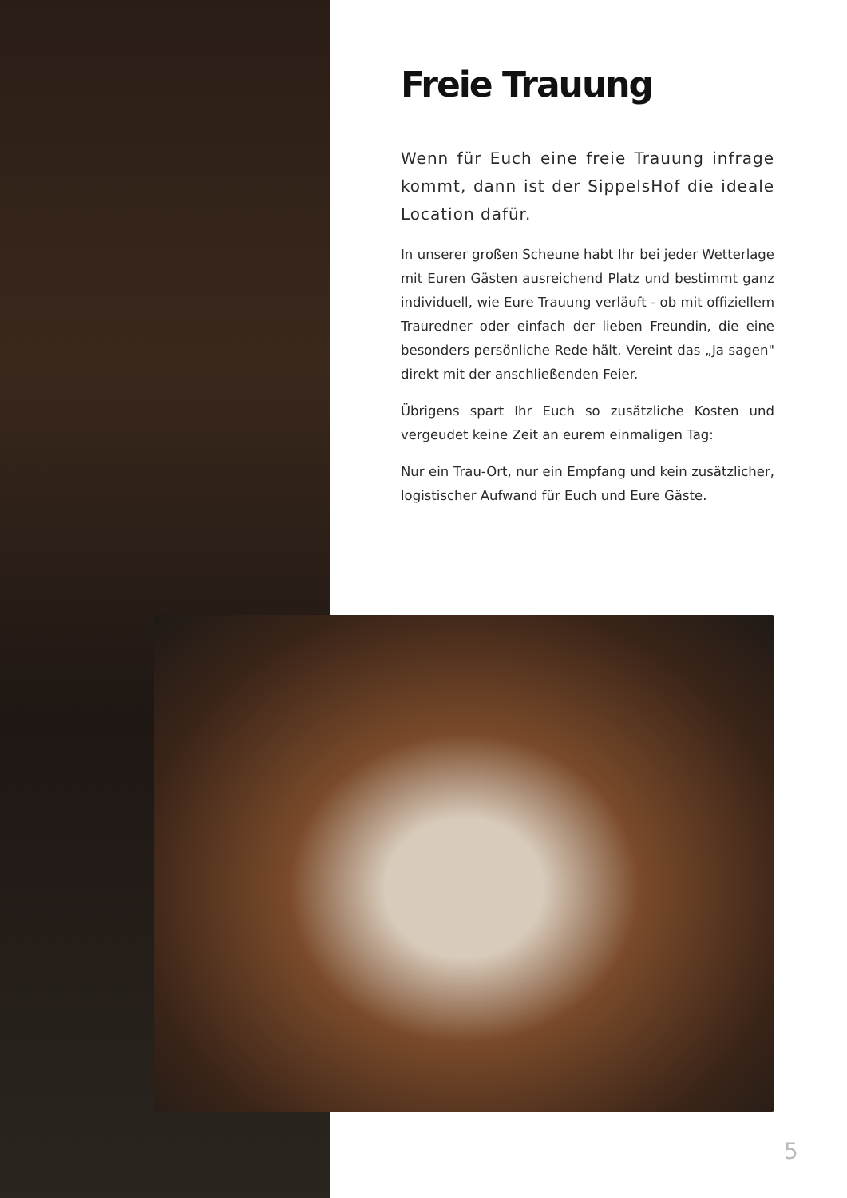Freie Trauung
Wenn für Euch eine freie Trauung infrage kommt, dann ist der SippelsHof die ideale Location dafür.
In unserer großen Scheune habt Ihr bei jeder Wetterlage mit Euren Gästen ausreichend Platz und bestimmt ganz individuell, wie Eure Trauung verläuft - ob mit offiziellem Trauredner oder einfach der lieben Freundin, die eine besonders persönliche Rede hält. Vereint das „Ja sagen" direkt mit der anschließenden Feier.
Übrigens spart Ihr Euch so zusätzliche Kosten und vergeudet keine Zeit an eurem einmaligen Tag:
Nur ein Trau-Ort, nur ein Empfang und kein zusätzlicher, logistischer Aufwand für Euch und Eure Gäste.
5